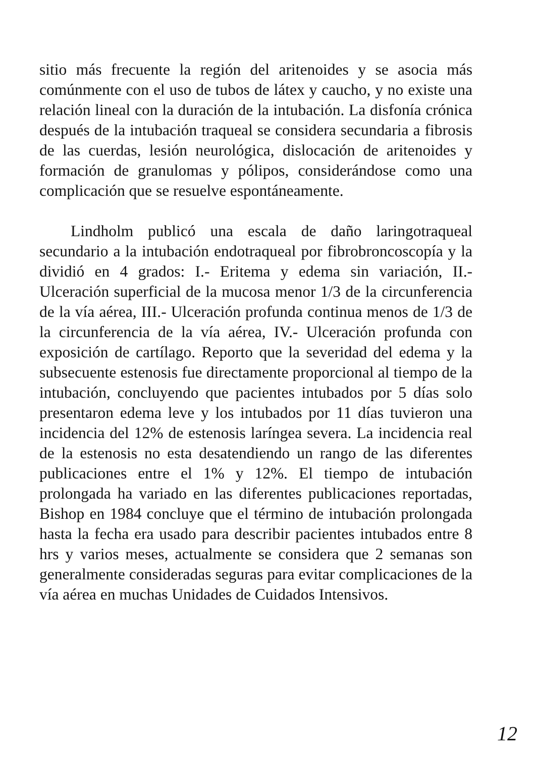sitio más frecuente la región del aritenoides y se asocia más comúnmente con el uso de tubos de látex y caucho, y no existe una relación lineal con la duración de la intubación. La disfonía crónica después de la intubación traqueal se considera secundaria a fibrosis de las cuerdas, lesión neurológica, dislocación de aritenoides y formación de granulomas y pólipos, considerándose como una complicación que se resuelve espontáneamente.
Lindholm publicó una escala de daño laringotraqueal secundario a la intubación endotraqueal por fibrobroncoscopía y la dividió en 4 grados: I.- Eritema y edema sin variación, II.- Ulceración superficial de la mucosa menor 1/3 de la circunferencia de la vía aérea, III.- Ulceración profunda continua menos de 1/3 de la circunferencia de la vía aérea, IV.- Ulceración profunda con exposición de cartílago. Reporto que la severidad del edema y la subsecuente estenosis fue directamente proporcional al tiempo de la intubación, concluyendo que pacientes intubados por 5 días solo presentaron edema leve y los intubados por 11 días tuvieron una incidencia del 12% de estenosis laríngea severa. La incidencia real de la estenosis no esta desatendiendo un rango de las diferentes publicaciones entre el 1% y 12%. El tiempo de intubación prolongada ha variado en las diferentes publicaciones reportadas, Bishop en 1984 concluye que el término de intubación prolongada hasta la fecha era usado para describir pacientes intubados entre 8 hrs y varios meses, actualmente se considera que 2 semanas son generalmente consideradas seguras para evitar complicaciones de la vía aérea en muchas Unidades de Cuidados Intensivos.
12